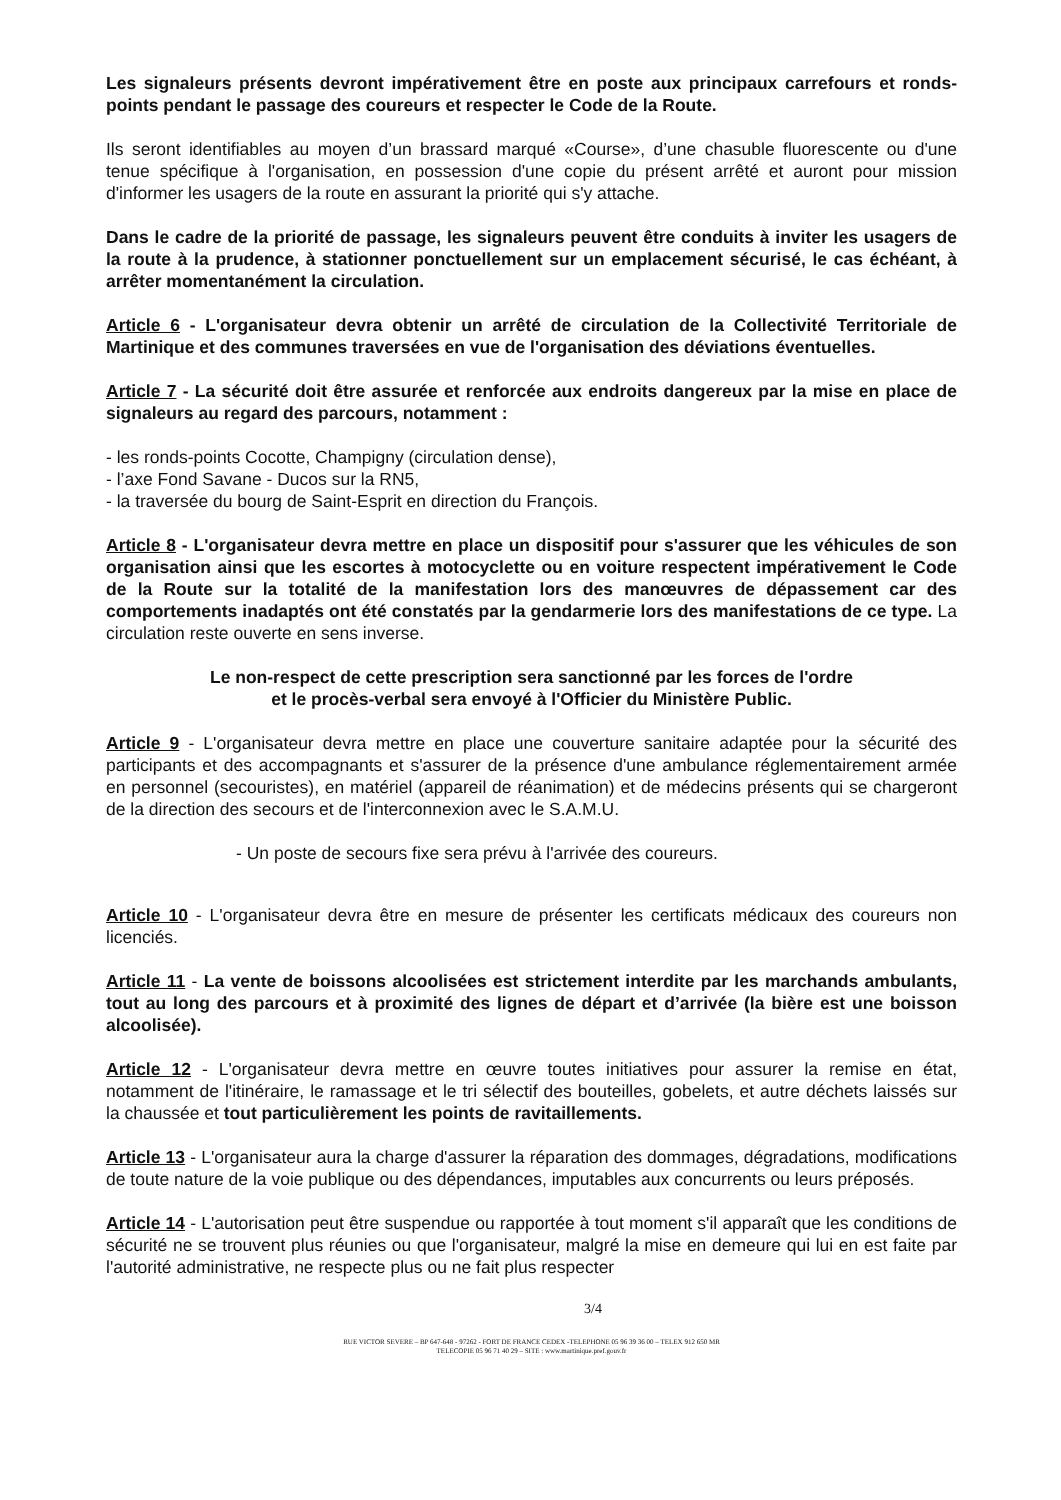Les signaleurs présents devront impérativement être en poste aux principaux carrefours et ronds-points pendant le passage des coureurs et respecter le Code de la Route.
Ils seront identifiables au moyen d’un brassard marqué «Course», d’une chasuble fluorescente ou d'une tenue spécifique à l'organisation, en possession d'une copie du présent arrêté et auront pour mission d'informer les usagers de la route en assurant la priorité qui s'y attache.
Dans le cadre de la priorité de passage, les signaleurs peuvent être conduits à inviter les usagers de la route à la prudence, à stationner ponctuellement sur un emplacement sécurisé, le cas échéant, à arrêter momentanément la circulation.
Article 6 - L'organisateur devra obtenir un arrêté de circulation de la Collectivité Territoriale de Martinique et des communes traversées en vue de l'organisation des déviations éventuelles.
Article 7 - La sécurité doit être assurée et renforcée aux endroits dangereux par la mise en place de signaleurs au regard des parcours, notamment :
- les ronds-points Cocotte, Champigny (circulation dense),
- l’axe Fond Savane - Ducos sur la RN5,
- la traversée du bourg de Saint-Esprit en direction du François.
Article 8 - L'organisateur devra mettre en place un dispositif pour s'assurer que les véhicules de son organisation ainsi que les escortes à motocyclette ou en voiture respectent impérativement le Code de la Route sur la totalité de la manifestation lors des manœuvres de dépassement car des comportements inadaptés ont été constatés par la gendarmerie lors des manifestations de ce type. La circulation reste ouverte en sens inverse.
Le non-respect de cette prescription sera sanctionné par les forces de l'ordre
et le procès-verbal sera envoyé à l'Officier du Ministère Public.
Article 9 - L'organisateur devra mettre en place une couverture sanitaire adaptée pour la sécurité des participants et des accompagnants et s'assurer de la présence d'une ambulance réglementairement armée en personnel (secouristes), en matériel (appareil de réanimation) et de médecins présents qui se chargeront de la direction des secours et de l'interconnexion avec le S.A.M.U.
- Un poste de secours fixe sera prévu à l'arrivée des coureurs.
Article 10 - L'organisateur devra être en mesure de présenter les certificats médicaux des coureurs non licenciés.
Article 11 - La vente de boissons alcoolisées est strictement interdite par les marchands ambulants, tout au long des parcours et à proximité des lignes de départ et d’arrivée (la bière est une boisson alcoolisée).
Article 12 - L'organisateur devra mettre en œuvre toutes initiatives pour assurer la remise en état, notamment de l'itinéraire, le ramassage et le tri sélectif des bouteilles, gobelets, et autre déchets laissés sur la chaussée et tout particulièrement les points de ravitaillements.
Article 13 - L'organisateur aura la charge d'assurer la réparation des dommages, dégradations, modifications de toute nature de la voie publique ou des dépendances, imputables aux concurrents ou leurs préposés.
Article 14 - L'autorisation peut être suspendue ou rapportée à tout moment s'il apparaît que les conditions de sécurité ne se trouvent plus réunies ou que l'organisateur, malgré la mise en demeure qui lui en est faite par l'autorité administrative, ne respecte plus ou ne fait plus respecter
3/4
RUE VICTOR SEVERE – BP 647-648 - 97262 - FORT DE FRANCE CEDEX -TELEPHONE 05 96 39 36 00 – TELEX 912 650 MR
TELECOPIE 05 96 71 40 29 – SITE : www.martinique.pref.gouv.fr